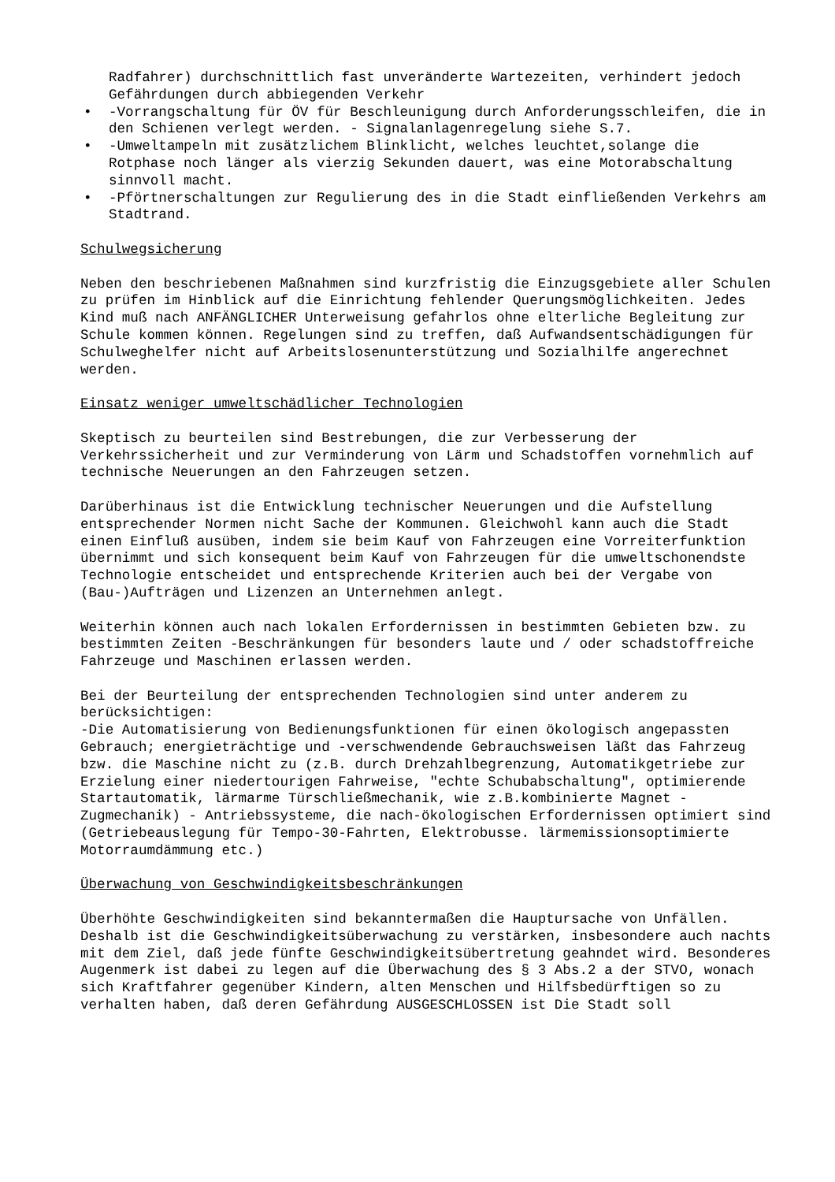Radfahrer) durchschnittlich fast unveränderte Wartezeiten, verhindert jedoch Gefährdungen durch abbiegenden Verkehr
• -Vorrangschaltung für ÖV für Beschleunigung durch Anforderungsschleifen, die in den Schienen verlegt werden. - Signalanlagenregelung siehe S.7.
• -Umweltampeln mit zusätzlichem Blinklicht, welches leuchtet,solange die Rotphase noch länger als vierzig Sekunden dauert, was eine Motorabschaltung sinnvoll macht.
• -Pförtnerschaltungen zur Regulierung des in die Stadt einfließenden Verkehrs am Stadtrand.
Schulwegsicherung
Neben den beschriebenen Maßnahmen sind kurzfristig die Einzugsgebiete aller Schulen zu prüfen im Hinblick auf die Einrichtung fehlender Querungsmöglichkeiten. Jedes Kind muß nach ANFÄNGLICHER Unterweisung gefahrlos ohne elterliche Begleitung zur Schule kommen können. Regelungen sind zu treffen, daß Aufwandsentschädigungen für Schulweghelfer nicht auf Arbeitslosenunterstützung und Sozialhilfe angerechnet werden.
Einsatz weniger umweltschädlicher Technologien
Skeptisch zu beurteilen sind Bestrebungen, die zur Verbesserung der Verkehrssicherheit und zur Verminderung von Lärm und Schadstoffen vornehmlich auf technische Neuerungen an den Fahrzeugen setzen.
Darüberhinaus ist die Entwicklung technischer Neuerungen und die Aufstellung entsprechender Normen nicht Sache der Kommunen. Gleichwohl kann auch die Stadt einen Einfluß ausüben, indem sie beim Kauf von Fahrzeugen eine Vorreiterfunktion übernimmt und sich konsequent beim Kauf von Fahrzeugen für die umweltschonendste Technologie entscheidet und entsprechende Kriterien auch bei der Vergabe von (Bau-)Aufträgen und Lizenzen an Unternehmen anlegt.
Weiterhin können auch nach lokalen Erfordernissen in bestimmten Gebieten bzw. zu bestimmten Zeiten -Beschränkungen für besonders laute und / oder schadstoffreiche Fahrzeuge und Maschinen erlassen werden.
Bei der Beurteilung der entsprechenden Technologien sind unter anderem zu berücksichtigen:
-Die Automatisierung von Bedienungsfunktionen für einen ökologisch angepassten Gebrauch; energieträchtige und -verschwendende Gebrauchsweisen läßt das Fahrzeug bzw. die Maschine nicht zu (z.B. durch Drehzahlbegrenzung, Automatikgetriebe zur Erzielung einer niedertourigen Fahrweise, "echte Schubabschaltung", optimierende Startautomatik, lärmarme Türschließmechanik, wie z.B.kombinierte Magnet -Zugmechanik) - Antriebssysteme, die nach-ökologischen Erfordernissen optimiert sind (Getriebeauslegung für Tempo-30-Fahrten, Elektrobusse. lärmemissionsoptimierte Motorraumdämmung etc.)
Überwachung von Geschwindigkeitsbeschränkungen
Überhöhte Geschwindigkeiten sind bekanntermaßen die Hauptursache von Unfällen. Deshalb ist die Geschwindigkeitsüberwachung zu verstärken, insbesondere auch nachts mit dem Ziel, daß jede fünfte Geschwindigkeitsübertretung geahndet wird. Besonderes Augenmerk ist dabei zu legen auf die Überwachung des § 3 Abs.2 a der STVO, wonach sich Kraftfahrer gegenüber Kindern, alten Menschen und Hilfsbedürftigen so zu verhalten haben, daß deren Gefährdung AUSGESCHLOSSEN ist Die Stadt soll